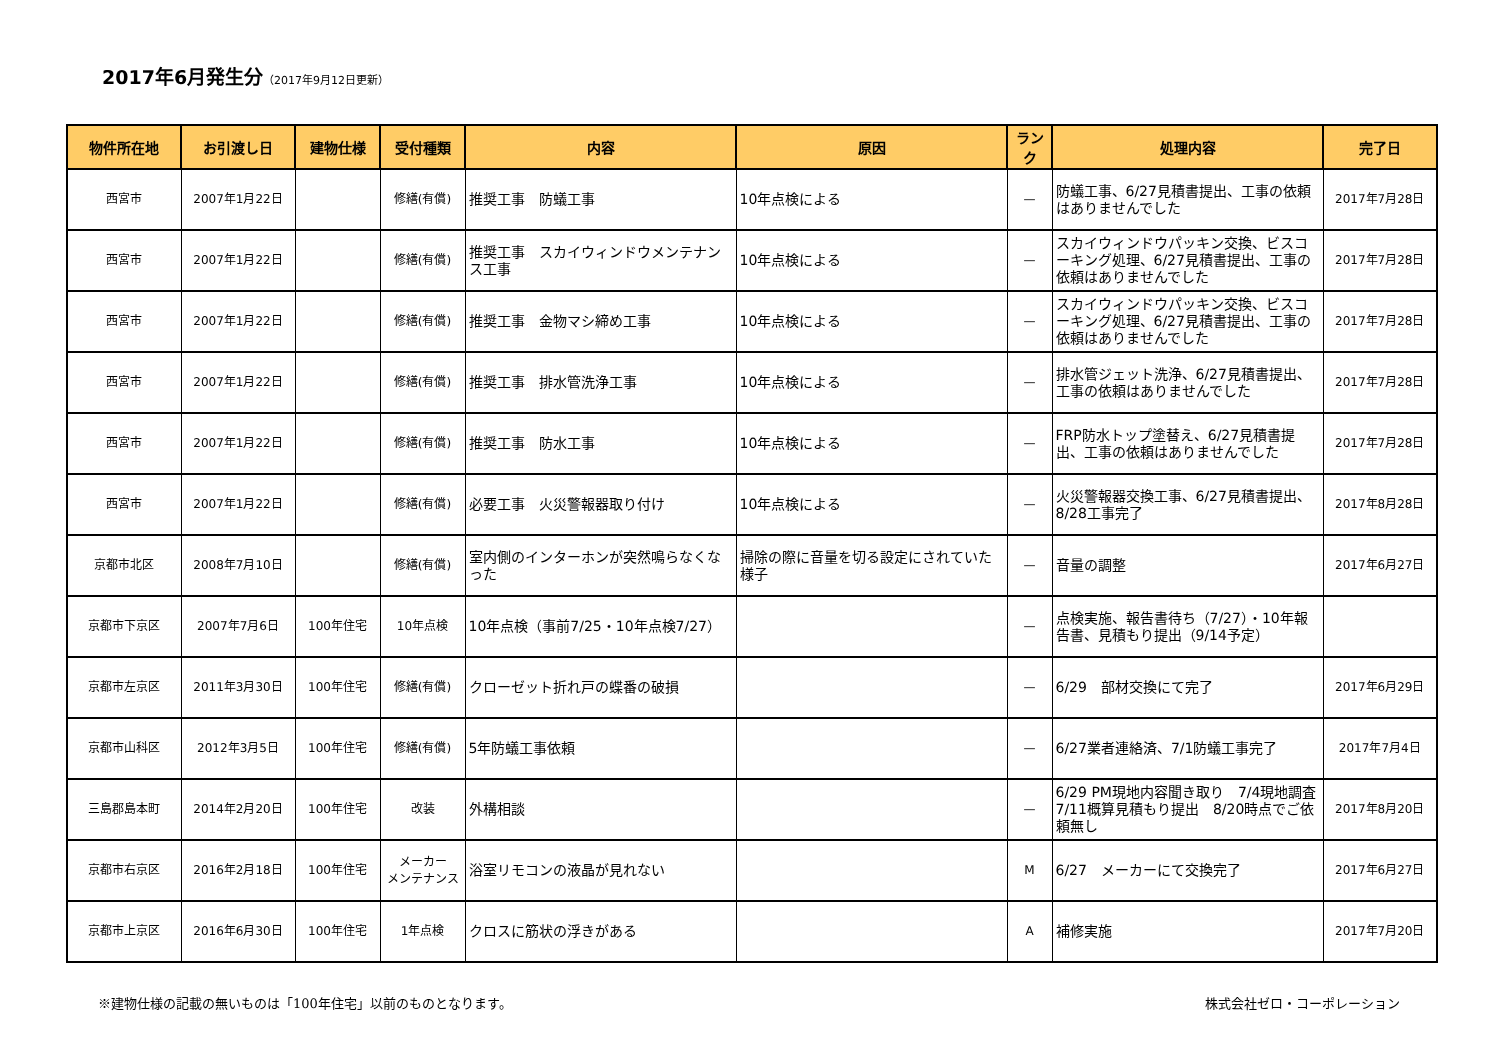2017年6月発生分（2017年9月12日更新）
| 物件所在地 | お引渡し日 | 建物仕様 | 受付種類 | 内容 | 原因 | ランク | 処理内容 | 完了日 |
| --- | --- | --- | --- | --- | --- | --- | --- | --- |
| 西宮市 | 2007年1月22日 | | 修繕(有償) | 推奨工事 防蟻工事 | 10年点検による | — | 防蟻工事、6/27見積書提出、工事の依頼はありませんでした | 2017年7月28日 |
| 西宮市 | 2007年1月22日 | | 修繕(有償) | 推奨工事 スカイウィンドウメンテナンス工事 | 10年点検による | — | スカイウィンドウパッキン交換、ビスコーキング処理、6/27見積書提出、工事の依頼はありませんでした | 2017年7月28日 |
| 西宮市 | 2007年1月22日 | | 修繕(有償) | 推奨工事 金物マシ締め工事 | 10年点検による | — | スカイウィンドウパッキン交換、ビスコーキング処理、6/27見積書提出、工事の依頼はありませんでした | 2017年7月28日 |
| 西宮市 | 2007年1月22日 | | 修繕(有償) | 推奨工事 排水管洗浄工事 | 10年点検による | — | 排水管ジェット洗浄、6/27見積書提出、工事の依頼はありませんでした | 2017年7月28日 |
| 西宮市 | 2007年1月22日 | | 修繕(有償) | 推奨工事 防水工事 | 10年点検による | — | FRP防水トップ塗替え、6/27見積書提出、工事の依頼はありませんでした | 2017年7月28日 |
| 西宮市 | 2007年1月22日 | | 修繕(有償) | 必要工事 火災警報器取り付け | 10年点検による | — | 火災警報器交換工事、6/27見積書提出、8/28工事完了 | 2017年8月28日 |
| 京都市北区 | 2008年7月10日 | | 修繕(有償) | 室内側のインターホンが突然鳴らなくなった | 掃除の際に音量を切る設定にされていた様子 | — | 音量の調整 | 2017年6月27日 |
| 京都市下京区 | 2007年7月6日 | 100年住宅 | 10年点検 | 10年点検（事前7/25・10年点検7/27） | | — | 点検実施、報告書待ち（7/27）・10年報告書、見積もり提出（9/14予定） | |
| 京都市左京区 | 2011年3月30日 | 100年住宅 | 修繕(有償) | クローゼット折れ戸の蝶番の破損 | | — | 6/29 部材交換にて完了 | 2017年6月29日 |
| 京都市山科区 | 2012年3月5日 | 100年住宅 | 修繕(有償) | 5年防蟻工事依頼 | | — | 6/27業者連絡済、7/1防蟻工事完了 | 2017年7月4日 |
| 三島郡島本町 | 2014年2月20日 | 100年住宅 | 改装 | 外構相談 | | — | 6/29 PM現地内容聞き取り 7/4現地調査 7/11概算見積もり提出 8/20時点でご依頼無し | 2017年8月20日 |
| 京都市右京区 | 2016年2月18日 | 100年住宅 | メーカー メンテナンス | 浴室リモコンの液晶が見れない | | M | 6/27 メーカーにて交換完了 | 2017年6月27日 |
| 京都市上京区 | 2016年6月30日 | 100年住宅 | 1年点検 | クロスに筋状の浮きがある | | A | 補修実施 | 2017年7月20日 |
※建物仕様の記載の無いものは「100年住宅」以前のものとなります。 株式会社ゼロ・コーポレーション